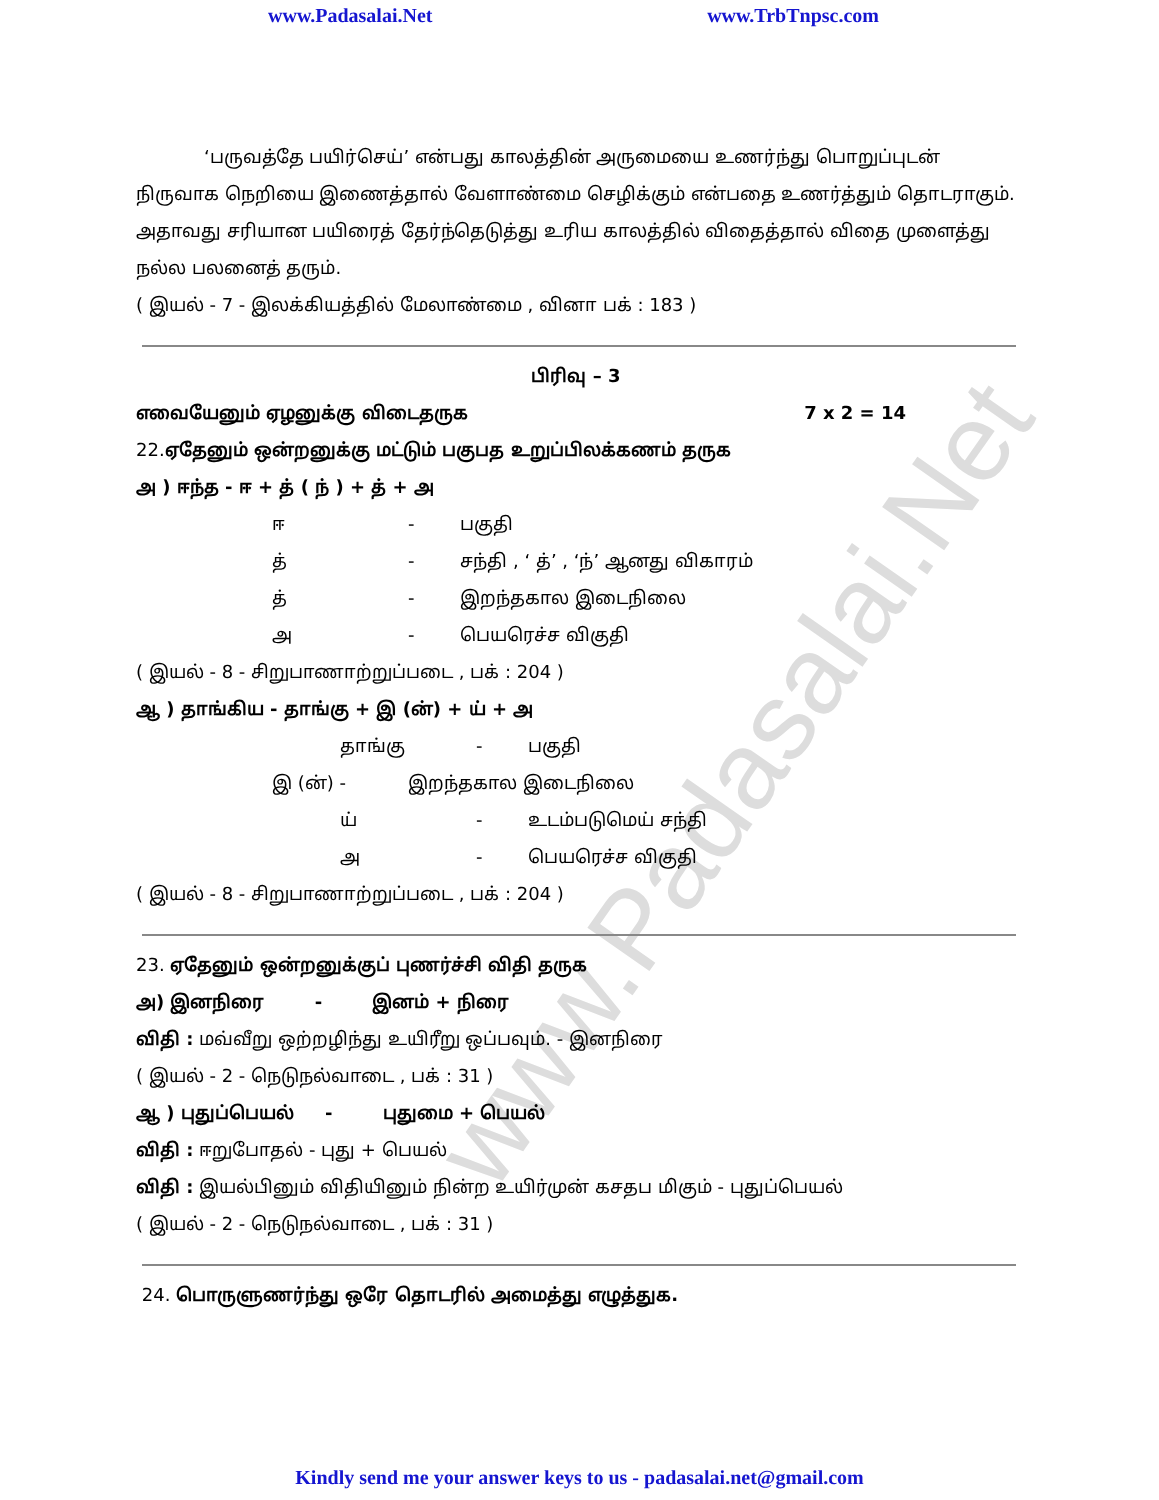www.Padasalai.Net www.TrbTnpsc.com
www.Padasalai.Net
‘பருவத்தே பயிர்செய்’ என்பது காலத்தின் அருமையை உணர்ந்து பொறுப்புடன் நிருவாக நெறியை இணைத்தால் வேளாண்மை செழிக்கும் என்பதை உணர்த்தும் தொடராகும். அதாவது சரியான பயிரைத் தேர்ந்தெடுத்து உரிய காலத்தில் விதைத்தால் விதை முளைத்து நல்ல பலனைத் தரும்.
( இயல் - 7 - இலக்கியத்தில் மேலாண்மை , வினா பக் : 183 )
பிரிவு – 3
எவையேனும் ஏழனுக்கு விடைதருக 7 x 2 = 14
22.ஏதேனும் ஒன்றனுக்கு மட்டும் பகுபத உறுப்பிலக்கணம் தருக
அ ) ஈந்த - ஈ + த் ( ந் ) + த் + அ
ஈ - பகுதி
த் - சந்தி , ‘ த்’ , ‘ந்’ ஆனது விகாரம்
த் - இறந்தகால இடைநிலை
அ - பெயரெச்ச விகுதி
( இயல் - 8 - சிறுபாணாற்றுப்படை , பக் : 204 )
ஆ ) தாங்கிய - தாங்கு + இ (ன்) + ய் + அ
தாங்கு - பகுதி
இ (ன்) - இறந்தகால இடைநிலை
ய் - உடம்படுமெய் சந்தி
அ - பெயரெச்ச விகுதி
( இயல் - 8 - சிறுபாணாற்றுப்படை , பக் : 204 )
23. ஏதேனும் ஒன்றனுக்குப் புணர்ச்சி விதி தருக
அ) இனநிரை - இனம் + நிரை
விதி : மவ்வீறு ஒற்றழிந்து உயிரீறு ஒப்பவும். - இனநிரை
( இயல் - 2 - நெடுநல்வாடை , பக் : 31 )
ஆ ) புதுப்பெயல் - புதுமை + பெயல்
விதி : ஈறுபோதல் - புது + பெயல்
விதி : இயல்பினும் விதியினும் நின்ற உயிர்முன் கசதப மிகும் - புதுப்பெயல்
( இயல் - 2 - நெடுநல்வாடை , பக் : 31 )
24. பொருளுணர்ந்து ஒரே தொடரில் அமைத்து எழுத்துக.
Kindly send me your answer keys to us - padasalai.net@gmail.com